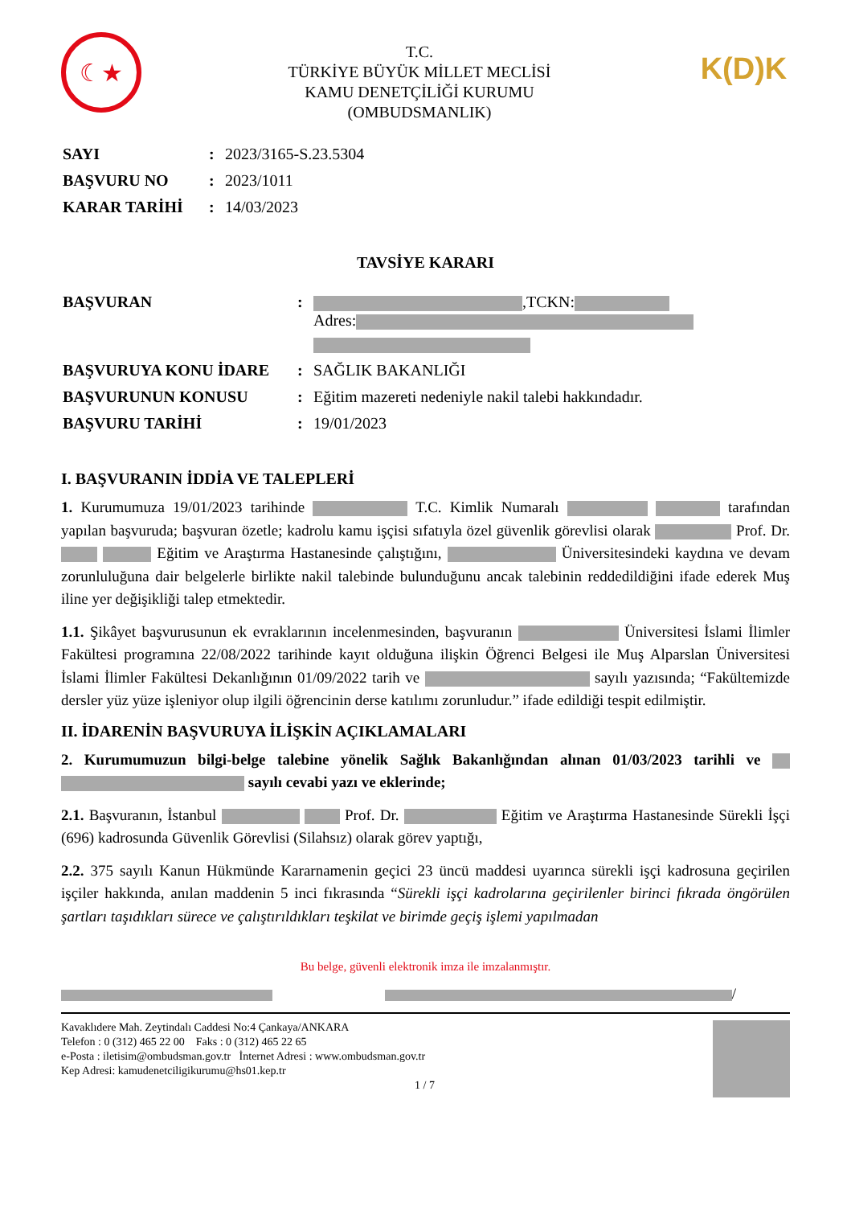☾★
T.C.
TÜRKİYE BÜYÜK MİLLET MECLİSİ
KAMU DENETÇİLİĞİ KURUMU
(OMBUDSMANLIK)
K(D)K
| SAYI | : | 2023/3165-S.23.5304 |
| BAŞVURU NO | : | 2023/1011 |
| KARAR TARİHİ | : | 14/03/2023 |
TAVSİYE KARARI
| BAŞVURAN | : | ,TCKN: Adres: |
| BAŞVURUYA KONU İDARE | : | SAĞLIK BAKANLIĞI |
| BAŞVURUNUN KONUSU | : | Eğitim mazereti nedeniyle nakil talebi hakkındadır. |
| BAŞVURU TARİHİ | : | 19/01/2023 |
I. BAŞVURANIN İDDİA VE TALEPLERİ
1. Kurumumuza 19/01/2023 tarihinde T.C. Kimlik Numaralı tarafından yapılan başvuruda; başvuran özetle; kadrolu kamu işçisi sıfatıyla özel güvenlik görevlisi olarak Prof. Dr. Eğitim ve Araştırma Hastanesinde çalıştığını, Üniversitesindeki kaydına ve devam zorunluluğuna dair belgelerle birlikte nakil talebinde bulunduğunu ancak talebinin reddedildiğini ifade ederek Muş iline yer değişikliği talep etmektedir.
1.1. Şikâyet başvurusunun ek evraklarının incelenmesinden, başvuranın Üniversitesi İslami İlimler Fakültesi programına 22/08/2022 tarihinde kayıt olduğuna ilişkin Öğrenci Belgesi ile Muş Alparslan Üniversitesi İslami İlimler Fakültesi Dekanlığının 01/09/2022 tarih ve sayılı yazısında; “Fakültemizde dersler yüz yüze işleniyor olup ilgili öğrencinin derse katılımı zorunludur.” ifade edildiği tespit edilmiştir.
II. İDARENİN BAŞVURUYA İLİŞKİN AÇIKLAMALARI
2. Kurumumuzun bilgi-belge talebine yönelik Sağlık Bakanlığından alınan 01/03/2023 tarihli ve sayılı cevabi yazı ve eklerinde;
2.1. Başvuranın, İstanbul Prof. Dr. Eğitim ve Araştırma Hastanesinde Sürekli İşçi (696) kadrosunda Güvenlik Görevlisi (Silahsız) olarak görev yaptığı,
2.2. 375 sayılı Kanun Hükmünde Kararnamenin geçici 23 üncü maddesi uyarınca sürekli işçi kadrosuna geçirilen işçiler hakkında, anılan maddenin 5 inci fıkrasında “Sürekli işçi kadrolarına geçirilenler birinci fıkrada öngörülen şartları taşıdıkları sürece ve çalıştırıldıkları teşkilat ve birimde geçiş işlemi yapılmadan
Bu belge, güvenli elektronik imza ile imzalanmıştır.
/
Kavaklıdere Mah. Zeytindalı Caddesi No:4 Çankaya/ANKARA
Telefon : 0 (312) 465 22 00 Faks : 0 (312) 465 22 65
e-Posta : iletisim@ombudsman.gov.tr İnternet Adresi : www.ombudsman.gov.tr
Kep Adresi: kamudenetciligikurumu@hs01.kep.tr
1 / 7